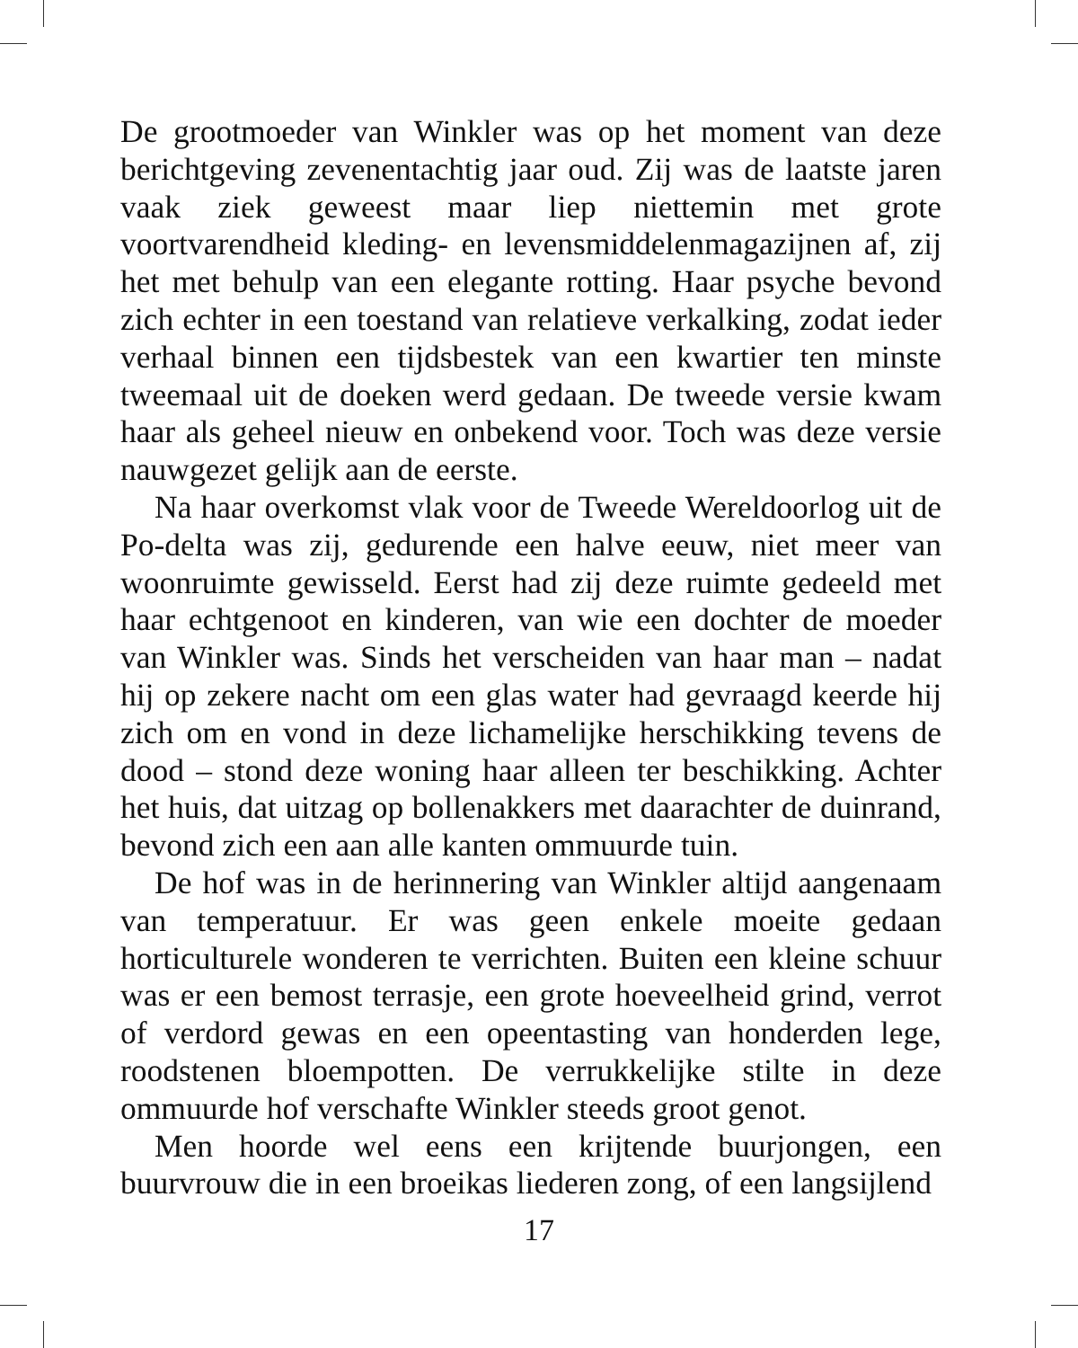De grootmoeder van Winkler was op het moment van deze berichtgeving zevenentachtig jaar oud. Zij was de laatste jaren vaak ziek geweest maar liep niettemin met grote voortvarendheid kleding- en levensmiddelenmagazijnen af, zij het met behulp van een elegante rotting. Haar psyche bevond zich echter in een toestand van relatieve verkalking, zodat ieder verhaal binnen een tijdsbestek van een kwartier ten minste tweemaal uit de doeken werd gedaan. De tweede versie kwam haar als geheel nieuw en onbekend voor. Toch was deze versie nauwgezet gelijk aan de eerste.
Na haar overkomst vlak voor de Tweede Wereldoorlog uit de Po-delta was zij, gedurende een halve eeuw, niet meer van woonruimte gewisseld. Eerst had zij deze ruimte gedeeld met haar echtgenoot en kinderen, van wie een dochter de moeder van Winkler was. Sinds het verscheiden van haar man – nadat hij op zekere nacht om een glas water had gevraagd keerde hij zich om en vond in deze lichamelijke herschikking tevens de dood – stond deze woning haar alleen ter beschikking. Achter het huis, dat uitzag op bollenakkers met daarachter de duinrand, bevond zich een aan alle kanten ommuurde tuin.
De hof was in de herinnering van Winkler altijd aangenaam van temperatuur. Er was geen enkele moeite gedaan horticulturele wonderen te verrichten. Buiten een kleine schuur was er een bemost terrasje, een grote hoeveelheid grind, verrot of verdord gewas en een opeentasting van honderden lege, roodstenen bloempotten. De verrukkelijke stilte in deze ommuurde hof verschafte Winkler steeds groot genot.
Men hoorde wel eens een krijtende buurjongen, een buurvrouw die in een broeikas liederen zong, of een langsijlend
17